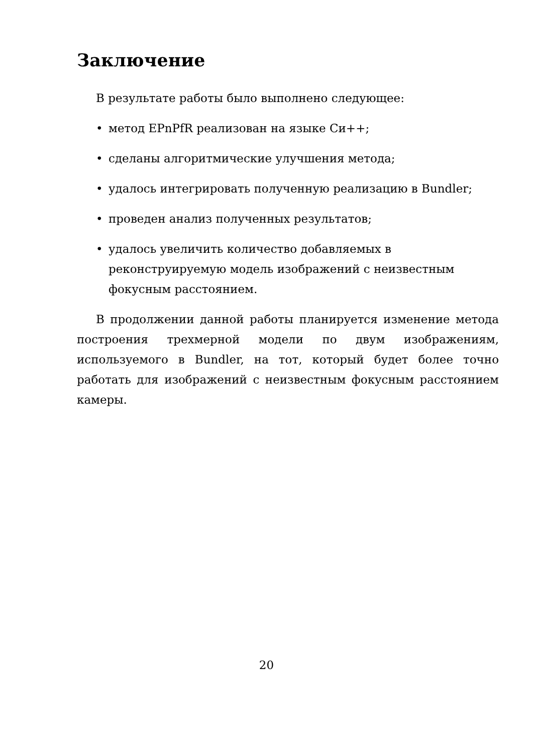Заключение
В результате работы было выполнено следующее:
• метод EPnPfR реализован на языке Си++;
• сделаны алгоритмические улучшения метода;
• удалось интегрировать полученную реализацию в Bundler;
• проведен анализ полученных результатов;
• удалось увеличить количество добавляемых в реконструируемую модель изображений с неизвестным фокусным расстоянием.
В продолжении данной работы планируется изменение метода построения трехмерной модели по двум изображениям, используемого в Bundler, на тот, который будет более точно работать для изображений с неизвестным фокусным расстоянием камеры.
20